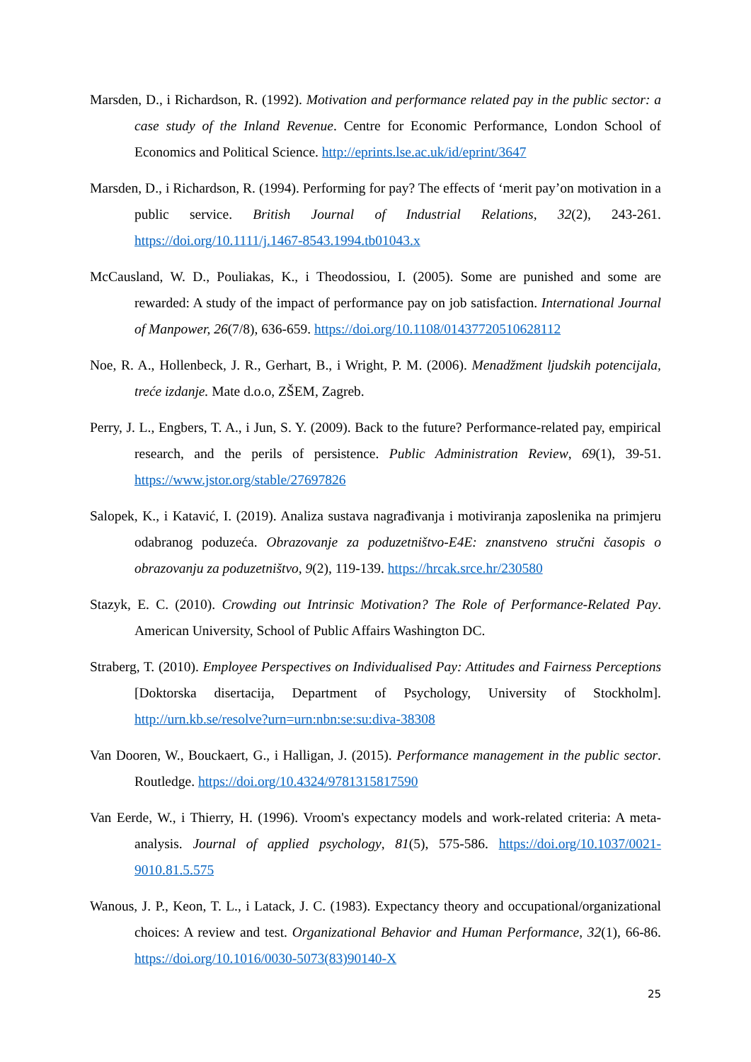Marsden, D., i Richardson, R. (1992). Motivation and performance related pay in the public sector: a case study of the Inland Revenue. Centre for Economic Performance, London School of Economics and Political Science. http://eprints.lse.ac.uk/id/eprint/3647
Marsden, D., i Richardson, R. (1994). Performing for pay? The effects of ‘merit pay’on motivation in a public service. British Journal of Industrial Relations, 32(2), 243-261. https://doi.org/10.1111/j.1467-8543.1994.tb01043.x
McCausland, W. D., Pouliakas, K., i Theodossiou, I. (2005). Some are punished and some are rewarded: A study of the impact of performance pay on job satisfaction. International Journal of Manpower, 26(7/8), 636-659. https://doi.org/10.1108/01437720510628112
Noe, R. A., Hollenbeck, J. R., Gerhart, B., i Wright, P. M. (2006). Menadžment ljudskih potencijala, treće izdanje. Mate d.o.o, ZŠEM, Zagreb.
Perry, J. L., Engbers, T. A., i Jun, S. Y. (2009). Back to the future? Performance-related pay, empirical research, and the perils of persistence. Public Administration Review, 69(1), 39-51. https://www.jstor.org/stable/27697826
Salopek, K., i Katavić, I. (2019). Analiza sustava nagrađivanja i motiviranja zaposlenika na primjeru odabranog poduzeća. Obrazovanje za poduzetništvo-E4E: znanstveno stručni časopis o obrazovanju za poduzetništvo, 9(2), 119-139. https://hrcak.srce.hr/230580
Stazyk, E. C. (2010). Crowding out Intrinsic Motivation? The Role of Performance-Related Pay. American University, School of Public Affairs Washington DC.
Straberg, T. (2010). Employee Perspectives on Individualised Pay: Attitudes and Fairness Perceptions [Doktorska disertacija, Department of Psychology, University of Stockholm]. http://urn.kb.se/resolve?urn=urn:nbn:se:su:diva-38308
Van Dooren, W., Bouckaert, G., i Halligan, J. (2015). Performance management in the public sector. Routledge. https://doi.org/10.4324/9781315817590
Van Eerde, W., i Thierry, H. (1996). Vroom's expectancy models and work-related criteria: A meta-analysis. Journal of applied psychology, 81(5), 575-586. https://doi.org/10.1037/0021-9010.81.5.575
Wanous, J. P., Keon, T. L., i Latack, J. C. (1983). Expectancy theory and occupational/organizational choices: A review and test. Organizational Behavior and Human Performance, 32(1), 66-86. https://doi.org/10.1016/0030-5073(83)90140-X
25